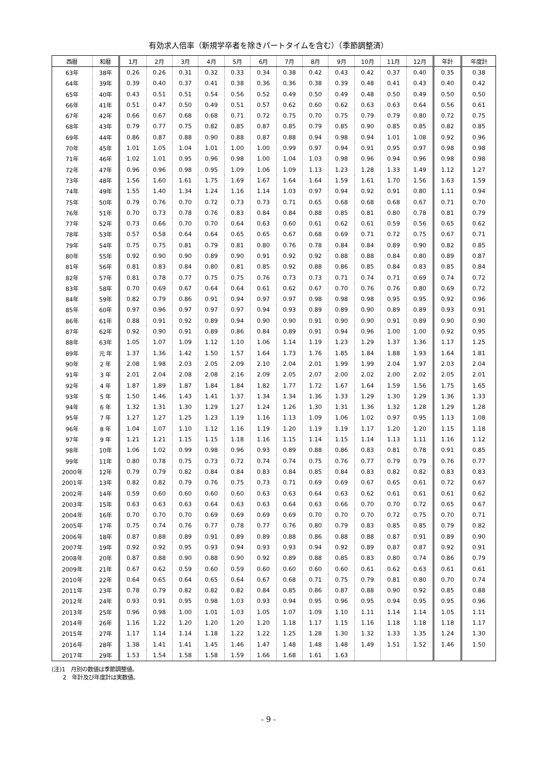有効求人倍率（新規学卒者を除きパートタイムを含む）（季節調整済）
| 西暦 | 和暦 | 1月 | 2月 | 3月 | 4月 | 5月 | 6月 | 7月 | 8月 | 9月 | 10月 | 11月 | 12月 | 年計 | 年度計 |
| --- | --- | --- | --- | --- | --- | --- | --- | --- | --- | --- | --- | --- | --- | --- | --- |
| 63年 | 38年 | 0.26 | 0.26 | 0.31 | 0.32 | 0.33 | 0.34 | 0.38 | 0.42 | 0.43 | 0.42 | 0.37 | 0.40 | 0.35 | 0.38 |
| 64年 | 39年 | 0.39 | 0.40 | 0.37 | 0.41 | 0.38 | 0.36 | 0.36 | 0.38 | 0.39 | 0.48 | 0.41 | 0.43 | 0.40 | 0.42 |
| 65年 | 40年 | 0.43 | 0.51 | 0.51 | 0.54 | 0.56 | 0.52 | 0.49 | 0.50 | 0.49 | 0.48 | 0.50 | 0.49 | 0.50 | 0.50 |
| 66年 | 41年 | 0.51 | 0.47 | 0.50 | 0.49 | 0.51 | 0.57 | 0.62 | 0.60 | 0.62 | 0.63 | 0.63 | 0.64 | 0.56 | 0.61 |
| 67年 | 42年 | 0.66 | 0.67 | 0.68 | 0.68 | 0.71 | 0.72 | 0.75 | 0.70 | 0.75 | 0.79 | 0.79 | 0.80 | 0.72 | 0.75 |
| 68年 | 43年 | 0.79 | 0.77 | 0.75 | 0.82 | 0.85 | 0.87 | 0.85 | 0.79 | 0.85 | 0.90 | 0.85 | 0.85 | 0.82 | 0.85 |
| 69年 | 44年 | 0.86 | 0.87 | 0.88 | 0.90 | 0.88 | 0.87 | 0.88 | 0.94 | 0.98 | 0.94 | 1.01 | 1.08 | 0.92 | 0.96 |
| 70年 | 45年 | 1.01 | 1.05 | 1.04 | 1.01 | 1.00 | 1.00 | 0.99 | 0.97 | 0.94 | 0.91 | 0.95 | 0.97 | 0.98 | 0.98 |
| 71年 | 46年 | 1.02 | 1.01 | 0.95 | 0.96 | 0.98 | 1.00 | 1.04 | 1.03 | 0.98 | 0.96 | 0.94 | 0.96 | 0.98 | 0.98 |
| 72年 | 47年 | 0.96 | 0.96 | 0.98 | 0.95 | 1.09 | 1.06 | 1.09 | 1.13 | 1.23 | 1.28 | 1.33 | 1.49 | 1.12 | 1.27 |
| 73年 | 48年 | 1.56 | 1.60 | 1.61 | 1.75 | 1.69 | 1.67 | 1.64 | 1.64 | 1.59 | 1.61 | 1.70 | 1.56 | 1.63 | 1.59 |
| 74年 | 49年 | 1.55 | 1.40 | 1.34 | 1.24 | 1.16 | 1.14 | 1.03 | 0.97 | 0.94 | 0.92 | 0.91 | 0.80 | 1.11 | 0.94 |
| 75年 | 50年 | 0.79 | 0.76 | 0.70 | 0.72 | 0.73 | 0.73 | 0.71 | 0.65 | 0.68 | 0.68 | 0.68 | 0.67 | 0.71 | 0.70 |
| 76年 | 51年 | 0.70 | 0.73 | 0.78 | 0.76 | 0.83 | 0.84 | 0.84 | 0.88 | 0.85 | 0.81 | 0.80 | 0.78 | 0.81 | 0.79 |
| 77年 | 52年 | 0.73 | 0.66 | 0.70 | 0.70 | 0.64 | 0.63 | 0.60 | 0.61 | 0.62 | 0.61 | 0.59 | 0.56 | 0.65 | 0.62 |
| 78年 | 53年 | 0.57 | 0.58 | 0.64 | 0.64 | 0.65 | 0.65 | 0.67 | 0.68 | 0.69 | 0.71 | 0.72 | 0.75 | 0.67 | 0.71 |
| 79年 | 54年 | 0.75 | 0.75 | 0.81 | 0.79 | 0.81 | 0.80 | 0.76 | 0.78 | 0.84 | 0.84 | 0.89 | 0.90 | 0.82 | 0.85 |
| 80年 | 55年 | 0.92 | 0.90 | 0.90 | 0.89 | 0.90 | 0.91 | 0.92 | 0.92 | 0.88 | 0.88 | 0.84 | 0.80 | 0.89 | 0.87 |
| 81年 | 56年 | 0.81 | 0.83 | 0.84 | 0.80 | 0.81 | 0.85 | 0.92 | 0.88 | 0.86 | 0.85 | 0.84 | 0.83 | 0.85 | 0.84 |
| 82年 | 57年 | 0.81 | 0.78 | 0.77 | 0.75 | 0.75 | 0.76 | 0.73 | 0.73 | 0.71 | 0.74 | 0.71 | 0.69 | 0.74 | 0.72 |
| 83年 | 58年 | 0.70 | 0.69 | 0.67 | 0.64 | 0.64 | 0.61 | 0.62 | 0.67 | 0.70 | 0.76 | 0.76 | 0.80 | 0.69 | 0.72 |
| 84年 | 59年 | 0.82 | 0.79 | 0.86 | 0.91 | 0.94 | 0.97 | 0.97 | 0.98 | 0.98 | 0.98 | 0.95 | 0.95 | 0.92 | 0.96 |
| 85年 | 60年 | 0.97 | 0.96 | 0.97 | 0.97 | 0.97 | 0.94 | 0.93 | 0.89 | 0.89 | 0.90 | 0.89 | 0.89 | 0.93 | 0.91 |
| 86年 | 61年 | 0.88 | 0.91 | 0.92 | 0.89 | 0.94 | 0.90 | 0.90 | 0.91 | 0.90 | 0.90 | 0.91 | 0.89 | 0.90 | 0.90 |
| 87年 | 62年 | 0.92 | 0.90 | 0.91 | 0.89 | 0.86 | 0.84 | 0.89 | 0.91 | 0.94 | 0.96 | 1.00 | 1.00 | 0.92 | 0.95 |
| 88年 | 63年 | 1.05 | 1.07 | 1.09 | 1.12 | 1.10 | 1.06 | 1.14 | 1.19 | 1.23 | 1.29 | 1.37 | 1.36 | 1.17 | 1.25 |
| 89年 | 元 年 | 1.37 | 1.36 | 1.42 | 1.50 | 1.57 | 1.64 | 1.73 | 1.76 | 1.85 | 1.84 | 1.88 | 1.93 | 1.64 | 1.81 |
| 90年 | 2 年 | 2.08 | 1.98 | 2.03 | 2.05 | 2.09 | 2.10 | 2.04 | 2.01 | 1.99 | 1.99 | 2.04 | 1.97 | 2.03 | 2.04 |
| 91年 | 3 年 | 2.01 | 2.04 | 2.08 | 2.08 | 2.16 | 2.09 | 2.05 | 2.07 | 2.00 | 2.02 | 2.00 | 2.02 | 2.05 | 2.01 |
| 92年 | 4 年 | 1.87 | 1.89 | 1.87 | 1.84 | 1.84 | 1.82 | 1.77 | 1.72 | 1.67 | 1.64 | 1.59 | 1.56 | 1.75 | 1.65 |
| 93年 | 5 年 | 1.50 | 1.46 | 1.43 | 1.41 | 1.37 | 1.34 | 1.34 | 1.36 | 1.33 | 1.29 | 1.30 | 1.29 | 1.36 | 1.33 |
| 94年 | 6 年 | 1.32 | 1.31 | 1.30 | 1.29 | 1.27 | 1.24 | 1.26 | 1.30 | 1.31 | 1.36 | 1.32 | 1.28 | 1.29 | 1.28 |
| 95年 | 7 年 | 1.27 | 1.27 | 1.25 | 1.23 | 1.19 | 1.16 | 1.13 | 1.09 | 1.06 | 1.02 | 0.97 | 0.95 | 1.13 | 1.08 |
| 96年 | 8 年 | 1.04 | 1.07 | 1.10 | 1.12 | 1.16 | 1.19 | 1.20 | 1.19 | 1.19 | 1.17 | 1.20 | 1.20 | 1.15 | 1.18 |
| 97年 | 9 年 | 1.21 | 1.21 | 1.15 | 1.15 | 1.18 | 1.16 | 1.15 | 1.14 | 1.15 | 1.14 | 1.13 | 1.11 | 1.16 | 1.12 |
| 98年 | 10年 | 1.06 | 1.02 | 0.99 | 0.98 | 0.96 | 0.93 | 0.89 | 0.88 | 0.86 | 0.83 | 0.81 | 0.78 | 0.91 | 0.85 |
| 99年 | 11年 | 0.80 | 0.78 | 0.75 | 0.73 | 0.72 | 0.74 | 0.74 | 0.75 | 0.76 | 0.77 | 0.79 | 0.79 | 0.76 | 0.77 |
| 2000年 | 12年 | 0.79 | 0.79 | 0.82 | 0.84 | 0.84 | 0.83 | 0.84 | 0.85 | 0.84 | 0.83 | 0.82 | 0.82 | 0.83 | 0.83 |
| 2001年 | 13年 | 0.82 | 0.82 | 0.79 | 0.76 | 0.75 | 0.73 | 0.71 | 0.69 | 0.69 | 0.67 | 0.65 | 0.61 | 0.72 | 0.67 |
| 2002年 | 14年 | 0.59 | 0.60 | 0.60 | 0.60 | 0.60 | 0.63 | 0.63 | 0.64 | 0.63 | 0.62 | 0.61 | 0.61 | 0.61 | 0.62 |
| 2003年 | 15年 | 0.63 | 0.63 | 0.63 | 0.64 | 0.63 | 0.63 | 0.64 | 0.63 | 0.66 | 0.70 | 0.70 | 0.72 | 0.65 | 0.67 |
| 2004年 | 16年 | 0.70 | 0.70 | 0.70 | 0.69 | 0.69 | 0.69 | 0.69 | 0.70 | 0.70 | 0.70 | 0.72 | 0.75 | 0.70 | 0.71 |
| 2005年 | 17年 | 0.75 | 0.74 | 0.76 | 0.77 | 0.78 | 0.77 | 0.76 | 0.80 | 0.79 | 0.83 | 0.85 | 0.85 | 0.79 | 0.82 |
| 2006年 | 18年 | 0.87 | 0.88 | 0.89 | 0.91 | 0.89 | 0.89 | 0.88 | 0.86 | 0.88 | 0.88 | 0.87 | 0.91 | 0.89 | 0.90 |
| 2007年 | 19年 | 0.92 | 0.92 | 0.95 | 0.93 | 0.94 | 0.93 | 0.93 | 0.94 | 0.92 | 0.89 | 0.87 | 0.87 | 0.92 | 0.91 |
| 2008年 | 20年 | 0.87 | 0.88 | 0.90 | 0.88 | 0.90 | 0.92 | 0.89 | 0.88 | 0.85 | 0.83 | 0.80 | 0.74 | 0.86 | 0.79 |
| 2009年 | 21年 | 0.67 | 0.62 | 0.59 | 0.60 | 0.59 | 0.60 | 0.60 | 0.60 | 0.60 | 0.61 | 0.62 | 0.63 | 0.61 | 0.61 |
| 2010年 | 22年 | 0.64 | 0.65 | 0.64 | 0.65 | 0.64 | 0.67 | 0.68 | 0.71 | 0.75 | 0.79 | 0.81 | 0.80 | 0.70 | 0.74 |
| 2011年 | 23年 | 0.78 | 0.79 | 0.82 | 0.82 | 0.82 | 0.84 | 0.85 | 0.86 | 0.87 | 0.88 | 0.90 | 0.92 | 0.85 | 0.88 |
| 2012年 | 24年 | 0.93 | 0.91 | 0.95 | 0.98 | 1.03 | 0.93 | 0.94 | 0.95 | 0.96 | 0.95 | 0.94 | 0.95 | 0.95 | 0.96 |
| 2013年 | 25年 | 0.96 | 0.98 | 1.00 | 1.01 | 1.03 | 1.05 | 1.07 | 1.09 | 1.10 | 1.11 | 1.14 | 1.14 | 1.05 | 1.11 |
| 2014年 | 26年 | 1.16 | 1.22 | 1.20 | 1.20 | 1.20 | 1.20 | 1.18 | 1.17 | 1.15 | 1.16 | 1.18 | 1.18 | 1.18 | 1.17 |
| 2015年 | 27年 | 1.17 | 1.14 | 1.14 | 1.18 | 1.22 | 1.22 | 1.25 | 1.28 | 1.30 | 1.32 | 1.33 | 1.35 | 1.24 | 1.30 |
| 2016年 | 28年 | 1.38 | 1.41 | 1.41 | 1.45 | 1.46 | 1.47 | 1.48 | 1.48 | 1.48 | 1.49 | 1.51 | 1.52 | 1.46 | 1.50 |
| 2017年 | 29年 | 1.53 | 1.54 | 1.58 | 1.58 | 1.59 | 1.66 | 1.68 | 1.61 | 1.63 | | | | | |
(注)1　月別の数値は季節調整値。
　　2　年計及び年度計は実数値。
- 9 -